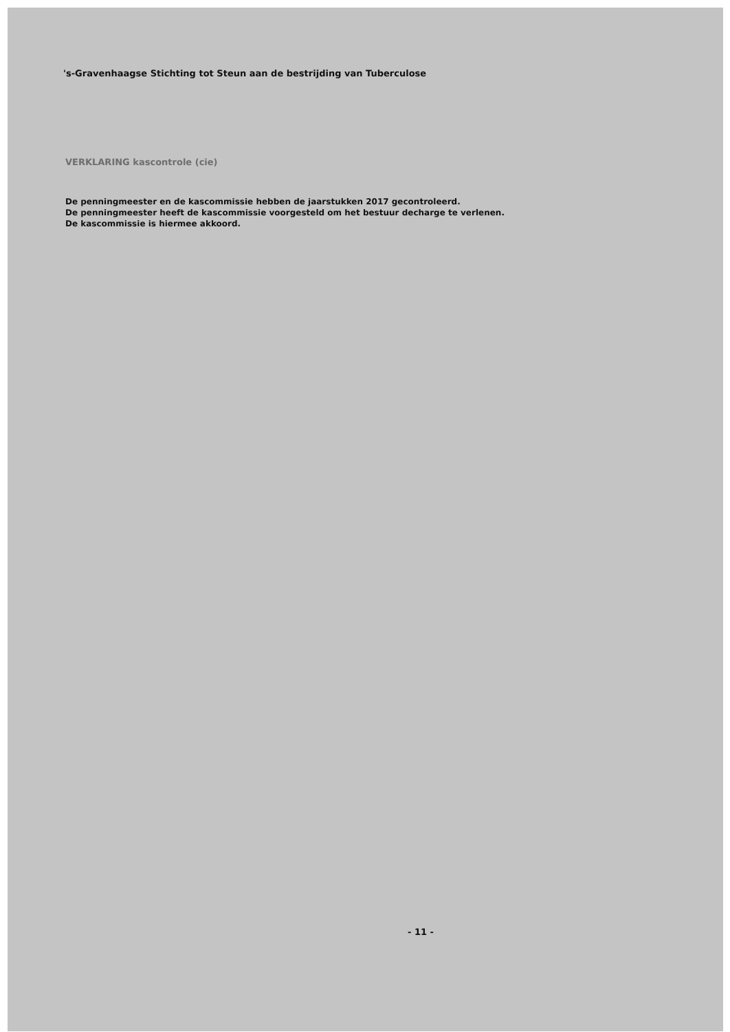's-Gravenhaagse Stichting tot Steun aan de bestrijding van Tuberculose
VERKLARING kascontrole (cie)
De penningmeester en de kascommissie hebben de jaarstukken 2017 gecontroleerd.
De penningmeester heeft de kascommissie voorgesteld om het bestuur decharge te verlenen.
De kascommissie is hiermee akkoord.
- 11 -